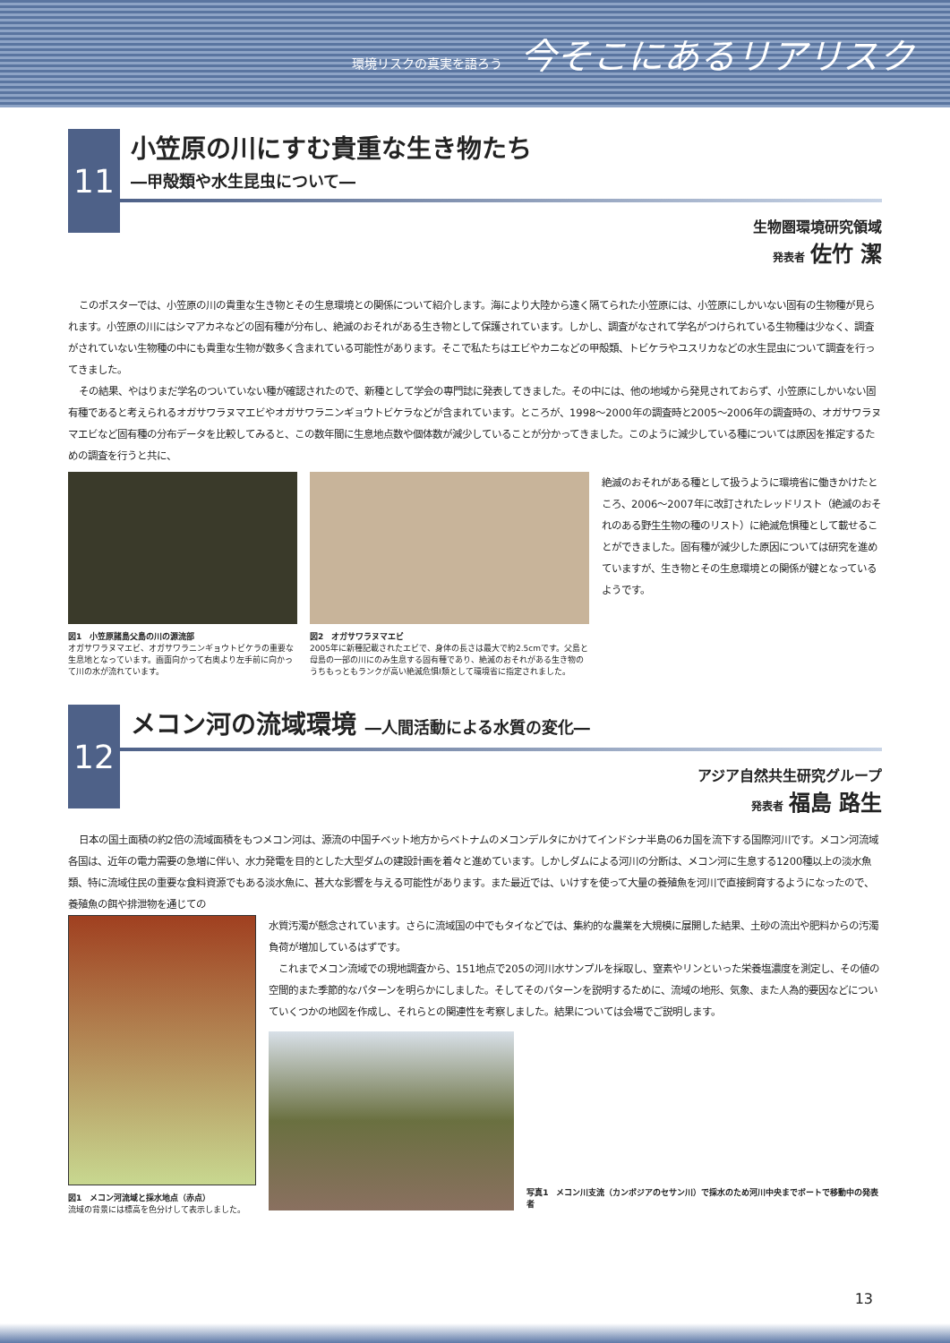環境リスクの真実を語ろう 今そこにあるリアリスク
11
小笠原の川にすむ貴重な生き物たち
―甲殻類や水生昆虫について―
生物圏環境研究領域
発表者 佐竹 潔
このポスターでは、小笠原の川の貴重な生き物とその生息環境との関係について紹介します。海により大陸から遠く隔てられた小笠原には、小笠原にしかいない固有の生物種が見られます。小笠原の川にはシマアカネなどの固有種が分布し、絶滅のおそれがある生き物として保護されています。しかし、調査がなされて学名がつけられている生物種は少なく、調査がされていない生物種の中にも貴重な生物が数多く含まれている可能性があります。そこで私たちはエビやカニなどの甲殻類、トビケラやユスリカなどの水生昆虫について調査を行ってきました。
その結果、やはりまだ学名のついていない種が確認されたので、新種として学会の専門誌に発表してきました。その中には、他の地域から発見されておらず、小笠原にしかいない固有種であると考えられるオガサワラヌマエビやオガサワラニンギョウトビケラなどが含まれています。ところが、1998〜2000年の調査時と2005〜2006年の調査時の、オガサワラヌマエビなど固有種の分布データを比較してみると、この数年間に生息地点数や個体数が減少していることが分かってきました。このように減少している種については原因を推定するための調査を行うと共に、
図1　小笠原諸島父島の川の源流部
オガサワラヌマエビ、オガサワラニンギョウトビケラの重要な生息地となっています。画面向かって右奥より左手前に向かって川の水が流れています。
図2　オガサワラヌマエビ
2005年に新種記載されたエビで、身体の長さは最大で約2.5cmです。父島と母島の一部の川にのみ生息する固有種であり、絶滅のおそれがある生き物のうちもっともランクが高い絶滅危惧I類として環境省に指定されました。
絶滅のおそれがある種として扱うように環境省に働きかけたところ、2006〜2007年に改訂されたレッドリスト（絶滅のおそれのある野生生物の種のリスト）に絶滅危惧種として載せることができました。固有種が減少した原因については研究を進めていますが、生き物とその生息環境との関係が鍵となっているようです。
12
メコン河の流域環境 ―人間活動による水質の変化―
アジア自然共生研究グループ
発表者 福島 路生
日本の国土面積の約2倍の流域面積をもつメコン河は、源流の中国チベット地方からベトナムのメコンデルタにかけてインドシナ半島の6カ国を流下する国際河川です。メコン河流域各国は、近年の電力需要の急増に伴い、水力発電を目的とした大型ダムの建設計画を着々と進めています。しかしダムによる河川の分断は、メコン河に生息する1200種以上の淡水魚類、特に流域住民の重要な食料資源でもある淡水魚に、甚大な影響を与える可能性があります。また最近では、いけすを使って大量の養殖魚を河川で直接飼育するようになったので、養殖魚の餌や排泄物を通じての
図1　メコン河流域と採水地点（赤点）
流域の背景には標高を色分けして表示しました。
水質汚濁が懸念されています。さらに流域国の中でもタイなどでは、集約的な農業を大規模に展開した結果、土砂の流出や肥料からの汚濁負荷が増加しているはずです。
　これまでメコン流域での現地調査から、151地点で205の河川水サンプルを採取し、窒素やリンといった栄養塩濃度を測定し、その値の空間的また季節的なパターンを明らかにしました。そしてそのパターンを説明するために、流域の地形、気象、また人為的要因などについていくつかの地図を作成し、それらとの関連性を考察しました。結果については会場でご説明します。
写真1　メコン川支流（カンボジアのセサン川）で採水のため河川中央までボートで移動中の発表者
13